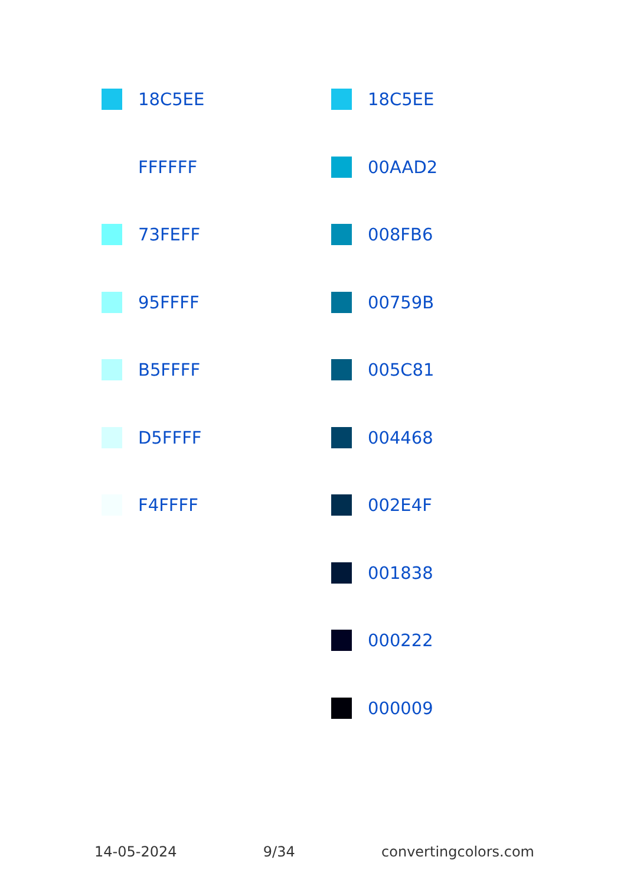18C5EE
FFFFFF
73FEFF
95FFFF
B5FFFF
D5FFFF
F4FFFF
18C5EE
00AAD2
008FB6
00759B
005C81
004468
002E4F
001838
000222
000009
14-05-2024 9/34 convertingcolors.com